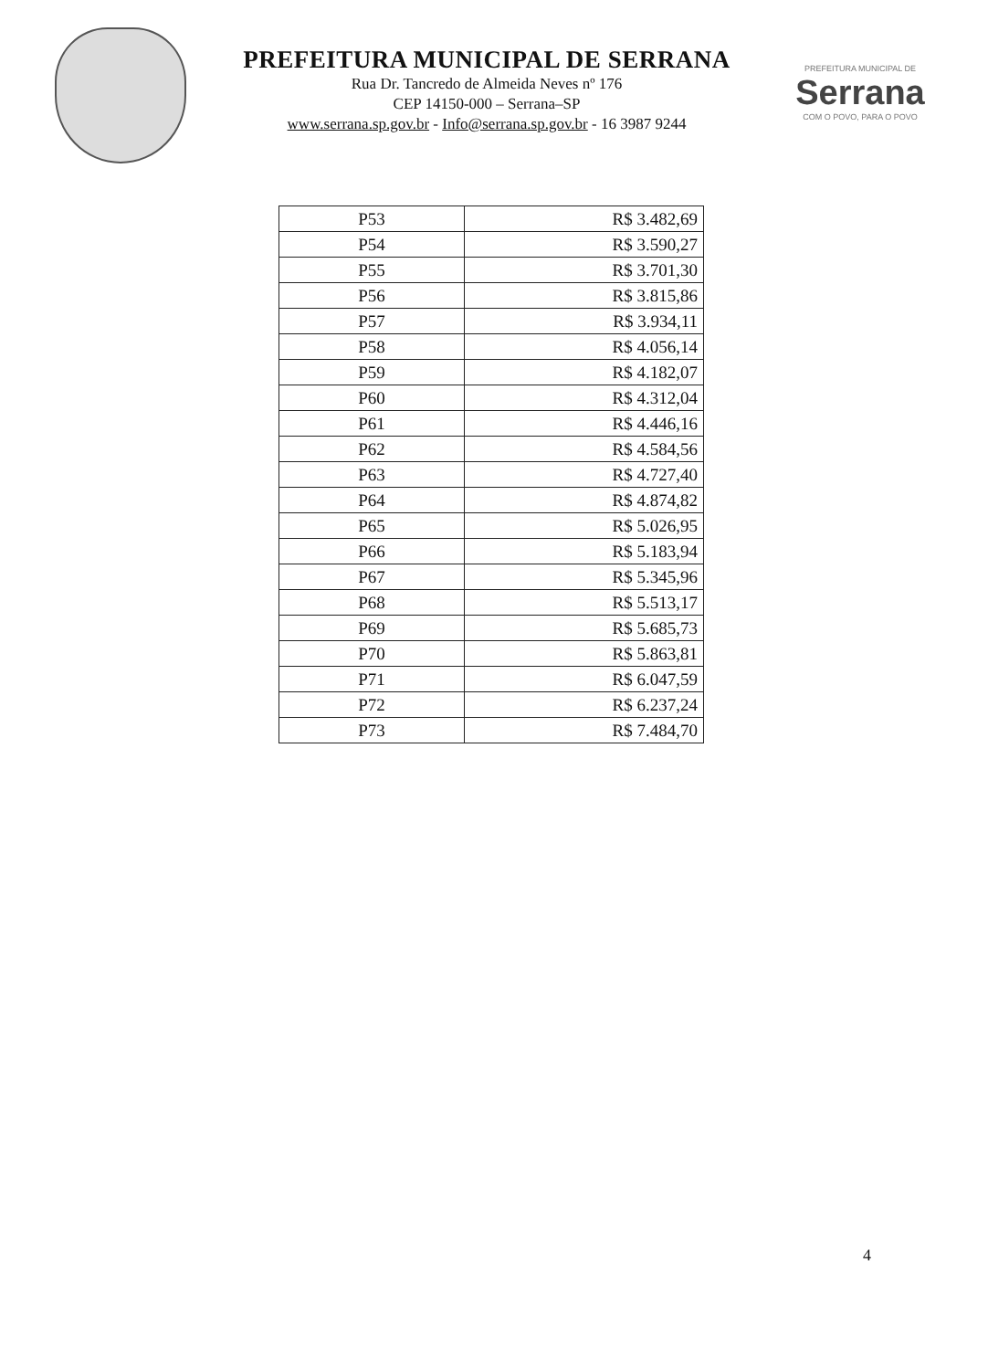PREFEITURA MUNICIPAL DE SERRANA
Rua Dr. Tancredo de Almeida Neves nº 176
CEP 14150-000 – Serrana–SP
www.serrana.sp.gov.br - Info@serrana.sp.gov.br - 16 3987 9244
PREFEITURA MUNICIPAL DE
Serrana
COM O POVO, PARA O POVO
| P53 | R$ 3.482,69 |
| P54 | R$ 3.590,27 |
| P55 | R$ 3.701,30 |
| P56 | R$ 3.815,86 |
| P57 | R$ 3.934,11 |
| P58 | R$ 4.056,14 |
| P59 | R$ 4.182,07 |
| P60 | R$ 4.312,04 |
| P61 | R$ 4.446,16 |
| P62 | R$ 4.584,56 |
| P63 | R$ 4.727,40 |
| P64 | R$ 4.874,82 |
| P65 | R$ 5.026,95 |
| P66 | R$ 5.183,94 |
| P67 | R$ 5.345,96 |
| P68 | R$ 5.513,17 |
| P69 | R$ 5.685,73 |
| P70 | R$ 5.863,81 |
| P71 | R$ 6.047,59 |
| P72 | R$ 6.237,24 |
| P73 | R$ 7.484,70 |
4